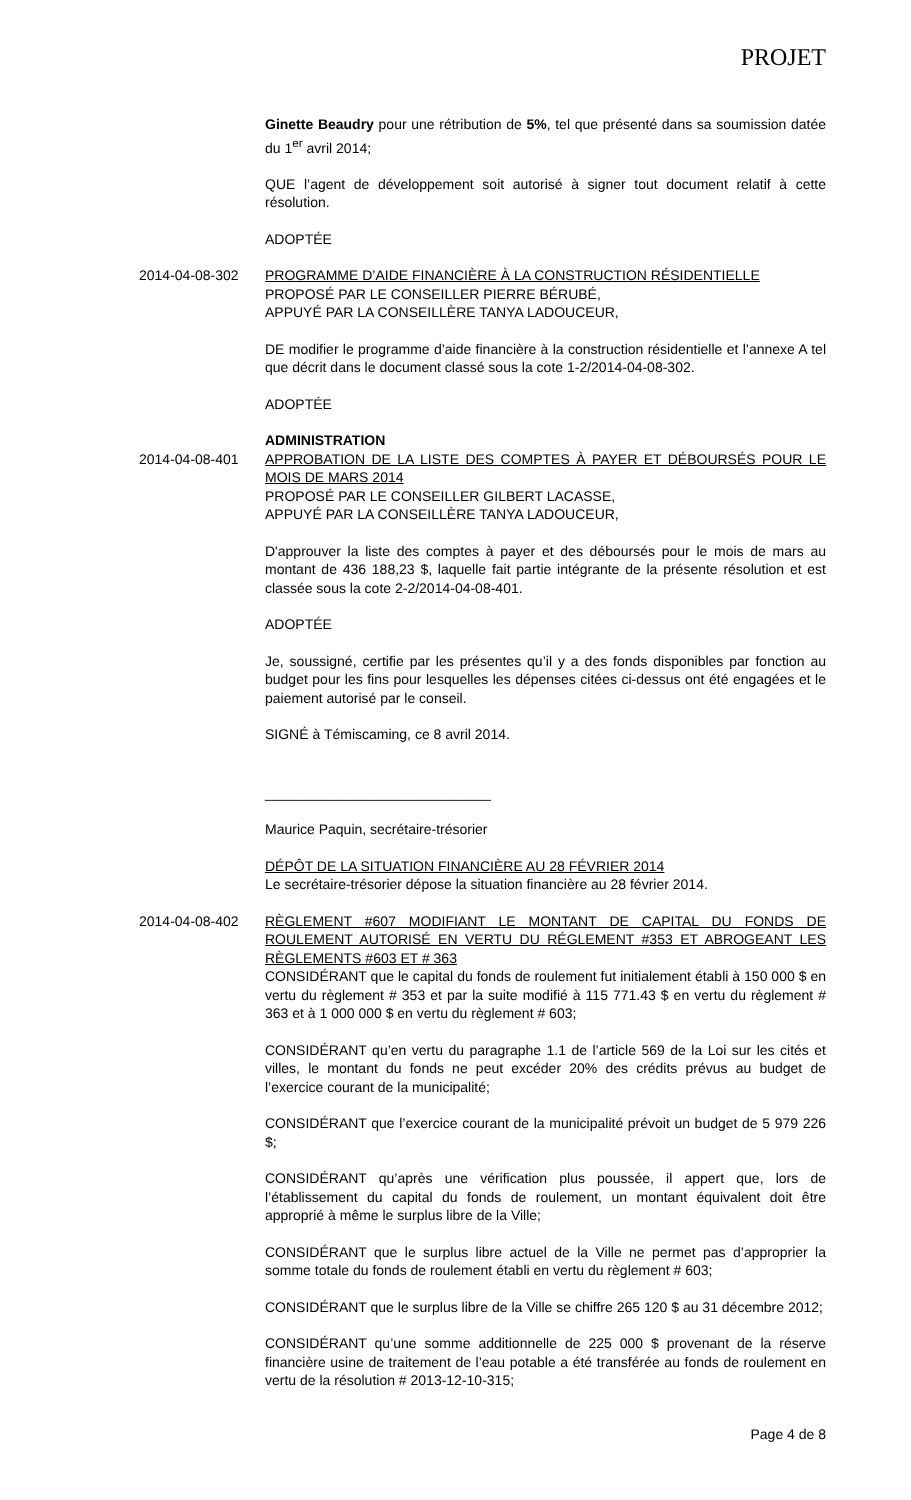PROJET
Ginette Beaudry pour une rétribution de 5%, tel que présenté dans sa soumission datée du 1<sup>er</sup> avril 2014;
QUE l’agent de développement soit autorisé à signer tout document relatif à cette résolution.
ADOPTÉE
2014-04-08-302 PROGRAMME D’AIDE FINANCIÈRE À LA CONSTRUCTION RÉSIDENTIELLE
PROPOSÉ PAR LE CONSEILLER PIERRE BÉRUBÉ,
APPUYÉ PAR LA CONSEILLÈRE TANYA LADOUCEUR,
DE modifier le programme d’aide financière à la construction résidentielle et l’annexe A tel que décrit dans le document classé sous la cote 1-2/2014-04-08-302.
ADOPTÉE
ADMINISTRATION
2014-04-08-401 APPROBATION DE LA LISTE DES COMPTES À PAYER ET DÉBOURSÉS POUR LE MOIS DE MARS 2014
PROPOSÉ PAR LE CONSEILLER GILBERT LACASSE,
APPUYÉ PAR LA CONSEILLÈRE TANYA LADOUCEUR,
D'approuver la liste des comptes à payer et des déboursés pour le mois de mars au montant de 436 188,23 $, laquelle fait partie intégrante de la présente résolution et est classée sous la cote 2-2/2014-04-08-401.
ADOPTÉE
Je, soussigné, certifie par les présentes qu’il y a des fonds disponibles par fonction au budget pour les fins pour lesquelles les dépenses citées ci-dessus ont été engagées et le paiement autorisé par le conseil.
SIGNÉ à Témiscaming, ce 8 avril 2014.
_____________________________
Maurice Paquin, secrétaire-trésorier
DÉPÔT DE LA SITUATION FINANCIÈRE AU 28 FÉVRIER 2014
Le secrétaire-trésorier dépose la situation financière au 28 février 2014.
2014-04-08-402 RÈGLEMENT #607 MODIFIANT LE MONTANT DE CAPITAL DU FONDS DE ROULEMENT AUTORISÉ EN VERTU DU RÉGLEMENT #353 ET ABROGEANT LES RÈGLEMENTS #603 ET # 363
CONSIDÉRANT que le capital du fonds de roulement fut initialement établi à 150 000 $ en vertu du règlement # 353 et par la suite modifié à 115 771.43 $ en vertu du règlement # 363 et à 1 000 000 $ en vertu du règlement # 603;
CONSIDÉRANT qu’en vertu du paragraphe 1.1 de l’article 569 de la Loi sur les cités et villes, le montant du fonds ne peut excéder 20% des crédits prévus au budget de l’exercice courant de la municipalité;
CONSIDÉRANT que l’exercice courant de la municipalité prévoit un budget de 5 979 226 $;
CONSIDÉRANT qu’après une vérification plus poussée, il appert que, lors de l’établissement du capital du fonds de roulement, un montant équivalent doit être approprié à même le surplus libre de la Ville;
CONSIDÉRANT que le surplus libre actuel de la Ville ne permet pas d’approprier la somme totale du fonds de roulement établi en vertu du règlement # 603;
CONSIDÉRANT que le surplus libre de la Ville se chiffre 265 120 $ au 31 décembre 2012;
CONSIDÉRANT qu’une somme additionnelle de 225 000 $ provenant de la réserve financière usine de traitement de l’eau potable a été transférée au fonds de roulement en vertu de la résolution # 2013-12-10-315;
Page 4 de 8